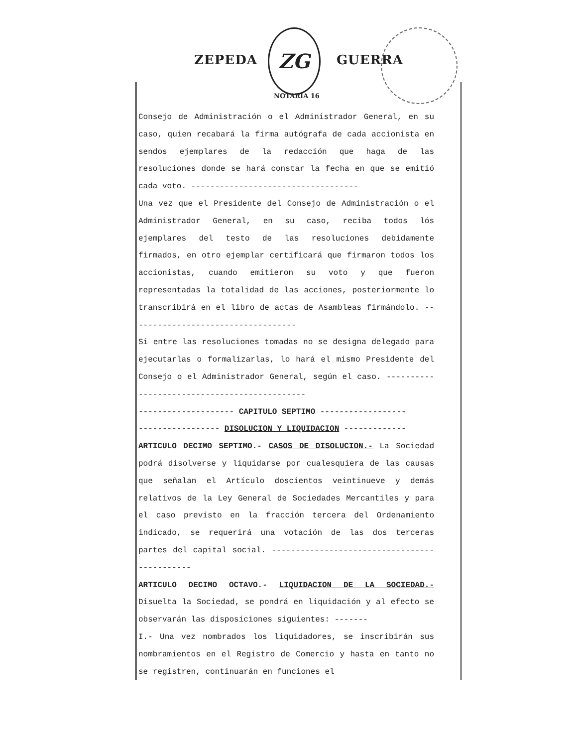ZEPEDA
ZG
GUERRA
NOTARIA 16
Consejo de Administración o el Administrador General, en su caso, quien recabará la firma autógrafa de cada accionista en sendos ejemplares de la redacción que haga de las resoluciones donde se hará constar la fecha en que se emitió cada voto. -----------------------------------
Una vez que el Presidente del Consejo de Administración o el Administrador General, en su caso, reciba todos lós ejemplares del testo de las resoluciones debidamente firmados, en otro ejemplar certificará que firmaron todos los accionistas, cuando emitieron su voto y que fueron representadas la totalidad de las acciones, posteriormente lo transcribirá en el libro de actas de Asambleas firmándolo. -----------------------------------
Si entre las resoluciones tomadas no se designa delegado para ejecutarlas o formalizarlas, lo hará el mismo Presidente del Consejo o el Administrador General, según el caso. ---------------------------------------------
-------------------- CAPITULO SEPTIMO ------------------
----------------- DISOLUCION Y LIQUIDACION -------------
ARTICULO DECIMO SEPTIMO.- CASOS DE DISOLUCION.- La Sociedad podrá disolverse y liquidarse por cualesquiera de las causas que señalan el Artículo doscientos veintinueve y demás relativos de la Ley General de Sociedades Mercantiles y para el caso previsto en la fracción tercera del Ordenamiento indicado, se requerirá una votación de las dos terceras partes del capital social. ---------------------------------------------
ARTICULO DECIMO OCTAVO.- LIQUIDACION DE LA SOCIEDAD.- Disuelta la Sociedad, se pondrá en liquidación y al efecto se observarán las disposiciones siguientes: -------
I.- Una vez nombrados los liquidadores, se inscribirán sus nombramientos en el Registro de Comercio y hasta en tanto no se registren, continuarán en funciones el